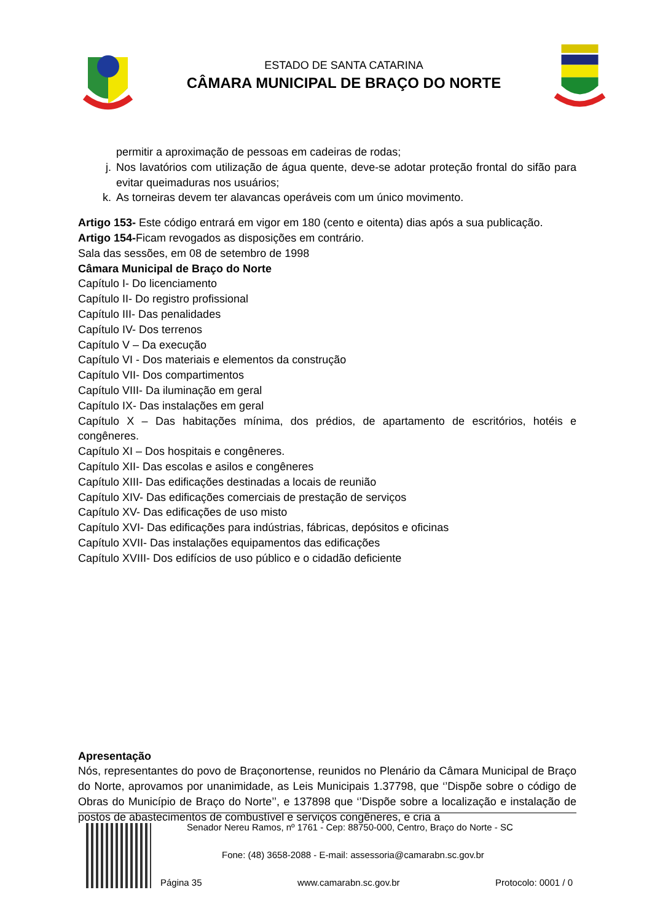ESTADO DE SANTA CATARINA
CÂMARA MUNICIPAL DE BRAÇO DO NORTE
permitir a aproximação de pessoas em cadeiras de rodas;
j. Nos lavatórios com utilização de água quente, deve-se adotar proteção frontal do sifão para evitar queimaduras nos usuários;
k. As torneiras devem ter alavancas operáveis com um único movimento.
Artigo 153- Este código entrará em vigor em 180 (cento e oitenta) dias após a sua publicação.
Artigo 154-Ficam revogados as disposições em contrário.
Sala das sessões, em 08 de setembro de 1998
Câmara Municipal de Braço do Norte
Capítulo I- Do licenciamento
Capítulo II- Do registro profissional
Capítulo III- Das penalidades
Capítulo IV- Dos terrenos
Capítulo V – Da execução
Capítulo VI - Dos materiais e elementos da construção
Capítulo VII- Dos compartimentos
Capítulo VIII- Da iluminação em geral
Capítulo IX- Das instalações em geral
Capítulo X – Das habitações mínima, dos prédios, de apartamento de escritórios, hotéis e congêneres.
Capítulo XI – Dos hospitais e congêneres.
Capítulo XII- Das escolas e asilos e congêneres
Capítulo XIII- Das edificações destinadas a locais de reunião
Capítulo XIV- Das edificações comerciais de prestação de serviços
Capítulo XV- Das edificações de uso misto
Capítulo XVI- Das edificações para indústrias, fábricas, depósitos e oficinas
Capítulo XVII- Das instalações equipamentos das edificações
Capítulo XVIII- Dos edifícios de uso público e o cidadão deficiente
Apresentação
Nós, representantes do povo de Braçonortense, reunidos no Plenário da Câmara Municipal de Braço do Norte, aprovamos por unanimidade, as Leis Municipais 1.37798, que ‘’Dispõe sobre o código de Obras do Município de Braço do Norte’’, e 137898 que ‘’Dispõe sobre a localização e instalação de postos de abastecimentos de combustível e serviços congêneres, e cria a
Senador Nereu Ramos, nº 1761 - Cep: 88750-000, Centro, Braço do Norte - SC
Fone: (48) 3658-2088 - E-mail: assessoria@camarabn.sc.gov.br
Página 35 www.camarabn.sc.gov.br Protocolo: 0001 / 0